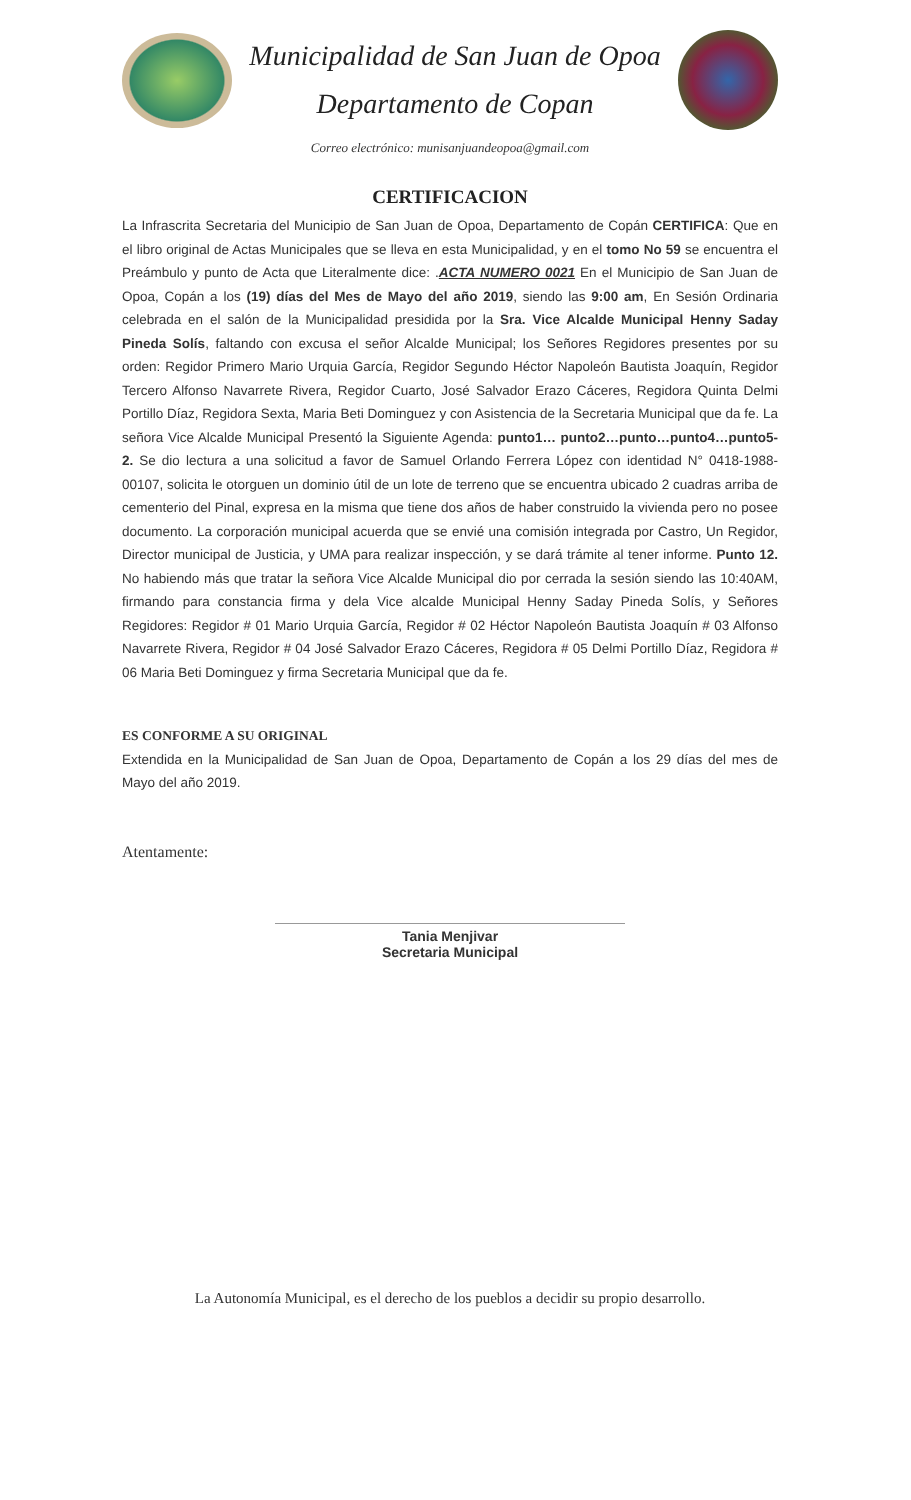Municipalidad de San Juan de Opoa
Departamento de Copan
Correo electrónico: munisanjuandeopoa@gmail.com
CERTIFICACION
La Infrascrita Secretaria del Municipio de San Juan de Opoa, Departamento de Copán CERTIFICA: Que en el libro original de Actas Municipales que se lleva en esta Municipalidad, y en el tomo No 59 se encuentra el Preámbulo y punto de Acta que Literalmente dice: .ACTA NUMERO 0021 En el Municipio de San Juan de Opoa, Copán a los (19) días del Mes de Mayo del año 2019, siendo las 9:00 am, En Sesión Ordinaria celebrada en el salón de la Municipalidad presidida por la Sra. Vice Alcalde Municipal Henny Saday Pineda Solís, faltando con excusa el señor Alcalde Municipal; los Señores Regidores presentes por su orden: Regidor Primero Mario Urquia García, Regidor Segundo Héctor Napoleón Bautista Joaquín, Regidor Tercero Alfonso Navarrete Rivera, Regidor Cuarto, José Salvador Erazo Cáceres, Regidora Quinta Delmi Portillo Díaz, Regidora Sexta, Maria Beti Dominguez y con Asistencia de la Secretaria Municipal que da fe. La señora Vice Alcalde Municipal Presentó la Siguiente Agenda: punto1… punto2…punto…punto4…punto5-2. Se dio lectura a una solicitud a favor de Samuel Orlando Ferrera López con identidad N° 0418-1988-00107, solicita le otorguen un dominio útil de un lote de terreno que se encuentra ubicado 2 cuadras arriba de cementerio del Pinal, expresa en la misma que tiene dos años de haber construido la vivienda pero no posee documento. La corporación municipal acuerda que se envié una comisión integrada por Castro, Un Regidor, Director municipal de Justicia, y UMA para realizar inspección, y se dará trámite al tener informe. Punto 12. No habiendo más que tratar la señora Vice Alcalde Municipal dio por cerrada la sesión siendo las 10:40AM, firmando para constancia firma y dela Vice alcalde Municipal Henny Saday Pineda Solís, y Señores Regidores: Regidor # 01 Mario Urquia García, Regidor # 02 Héctor Napoleón Bautista Joaquín # 03 Alfonso Navarrete Rivera, Regidor # 04 José Salvador Erazo Cáceres, Regidora # 05 Delmi Portillo Díaz, Regidora # 06 Maria Beti Dominguez y firma Secretaria Municipal que da fe.
ES CONFORME A SU ORIGINAL
Extendida en la Municipalidad de San Juan de Opoa, Departamento de Copán a los 29 días del mes de Mayo del año 2019.
Atentamente:
Tania Menjivar
Secretaria Municipal
La Autonomía Municipal, es el derecho de los pueblos a decidir su propio desarrollo.